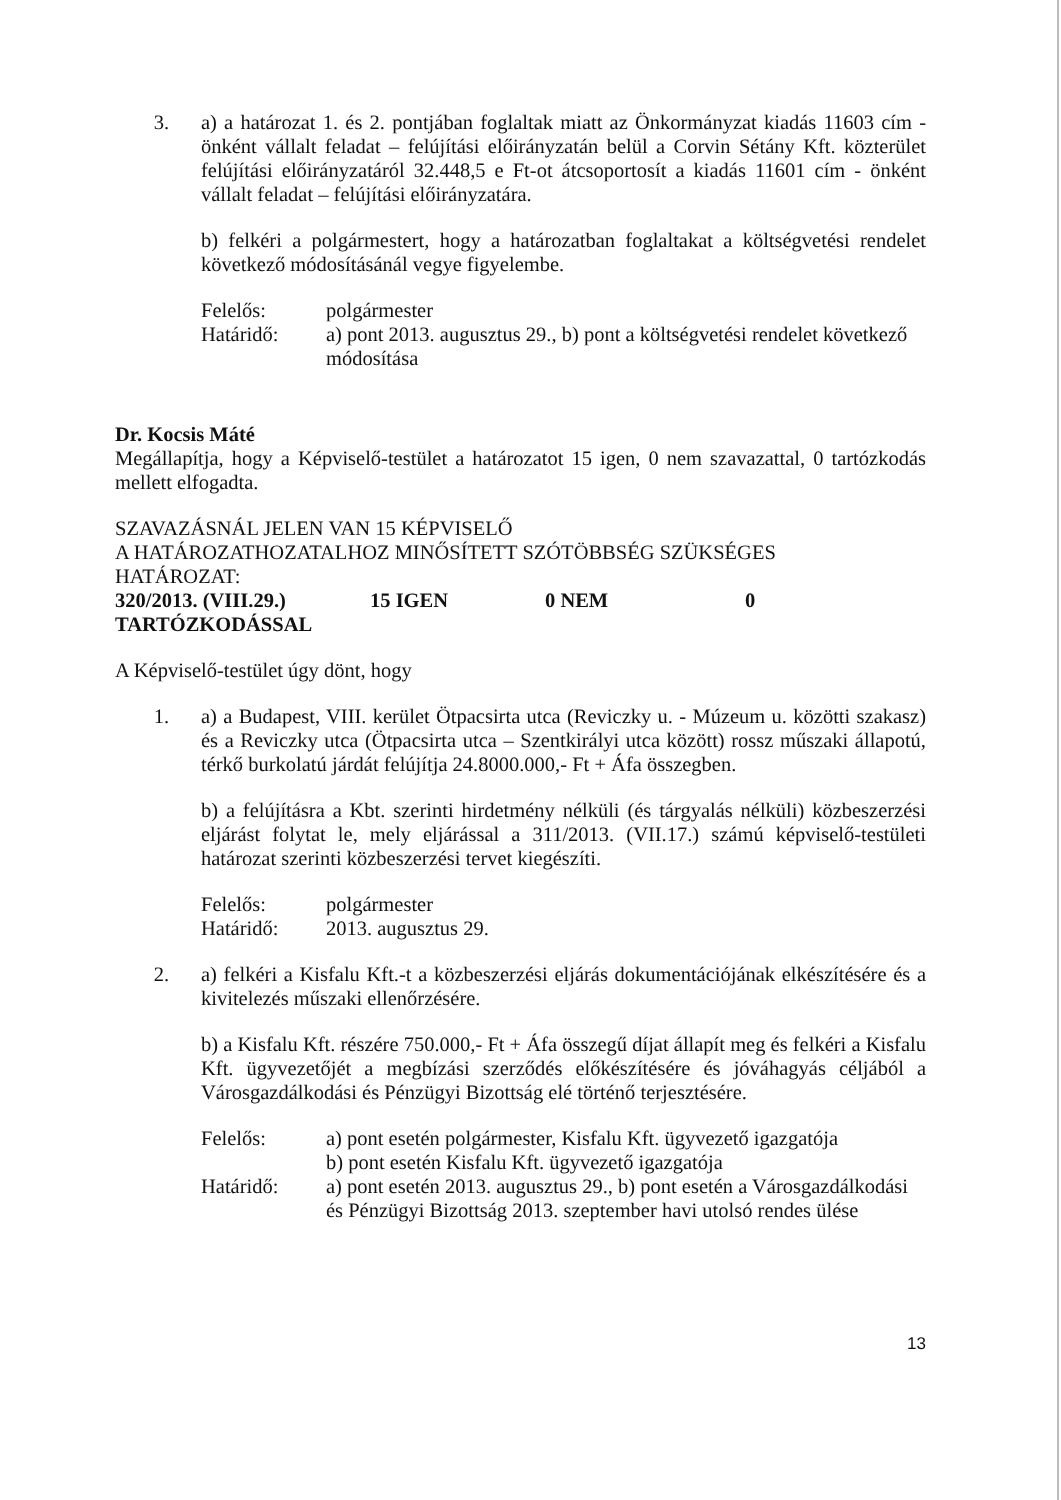3. a) a határozat 1. és 2. pontjában foglaltak miatt az Önkormányzat kiadás 11603 cím - önként vállalt feladat – felújítási előirányzatán belül a Corvin Sétány Kft. közterület felújítási előirányzatáról 32.448,5 e Ft-ot átcsoportosít a kiadás 11601 cím - önként vállalt feladat – felújítási előirányzatára.
b) felkéri a polgármestert, hogy a határozatban foglaltakat a költségvetési rendelet következő módosításánál vegye figyelembe.
Felelős:
polgármester
Határidő:
a) pont 2013. augusztus 29., b) pont a költségvetési rendelet következő módosítása
Dr. Kocsis Máté
Megállapítja, hogy a Képviselő-testület a határozatot 15 igen, 0 nem szavazattal, 0 tartózkodás mellett elfogadta.
SZAVAZÁSNÁL JELEN VAN 15 KÉPVISELŐ
A HATÁROZATHOZATALHOZ MINŐSÍTETT SZÓTÖBBSÉG SZÜKSÉGES
HATÁROZAT:
320/2013. (VIII.29.) 15 IGEN 0 NEM 0
TARTÓZKODÁSSAL
A Képviselő-testület úgy dönt, hogy
1. a) a Budapest, VIII. kerület Ötpacsirta utca (Reviczky u. - Múzeum u. közötti szakasz) és a Reviczky utca (Ötpacsirta utca – Szentkirályi utca között) rossz műszaki állapotú, térkő burkolatú járdát felújítja 24.8000.000,- Ft + Áfa összegben.
b) a felújításra a Kbt. szerinti hirdetmény nélküli (és tárgyalás nélküli) közbeszerzési eljárást folytat le, mely eljárással a 311/2013. (VII.17.) számú képviselő-testületi határozat szerinti közbeszerzési tervet kiegészíti.
Felelős:
polgármester
Határidő:
2013. augusztus 29.
2. a) felkéri a Kisfalu Kft.-t a közbeszerzési eljárás dokumentációjának elkészítésére és a kivitelezés műszaki ellenőrzésére.
b) a Kisfalu Kft. részére 750.000,- Ft + Áfa összegű díjat állapít meg és felkéri a Kisfalu Kft. ügyvezetőjét a megbízási szerződés előkészítésére és jóváhagyás céljából a Városgazdálkodási és Pénzügyi Bizottság elé történő terjesztésére.
Felelős:
a) pont esetén polgármester, Kisfalu Kft. ügyvezető igazgatója
b) pont esetén Kisfalu Kft. ügyvezető igazgatója
Határidő:
a) pont esetén 2013. augusztus 29., b) pont esetén a Városgazdálkodási és Pénzügyi Bizottság 2013. szeptember havi utolsó rendes ülése
13